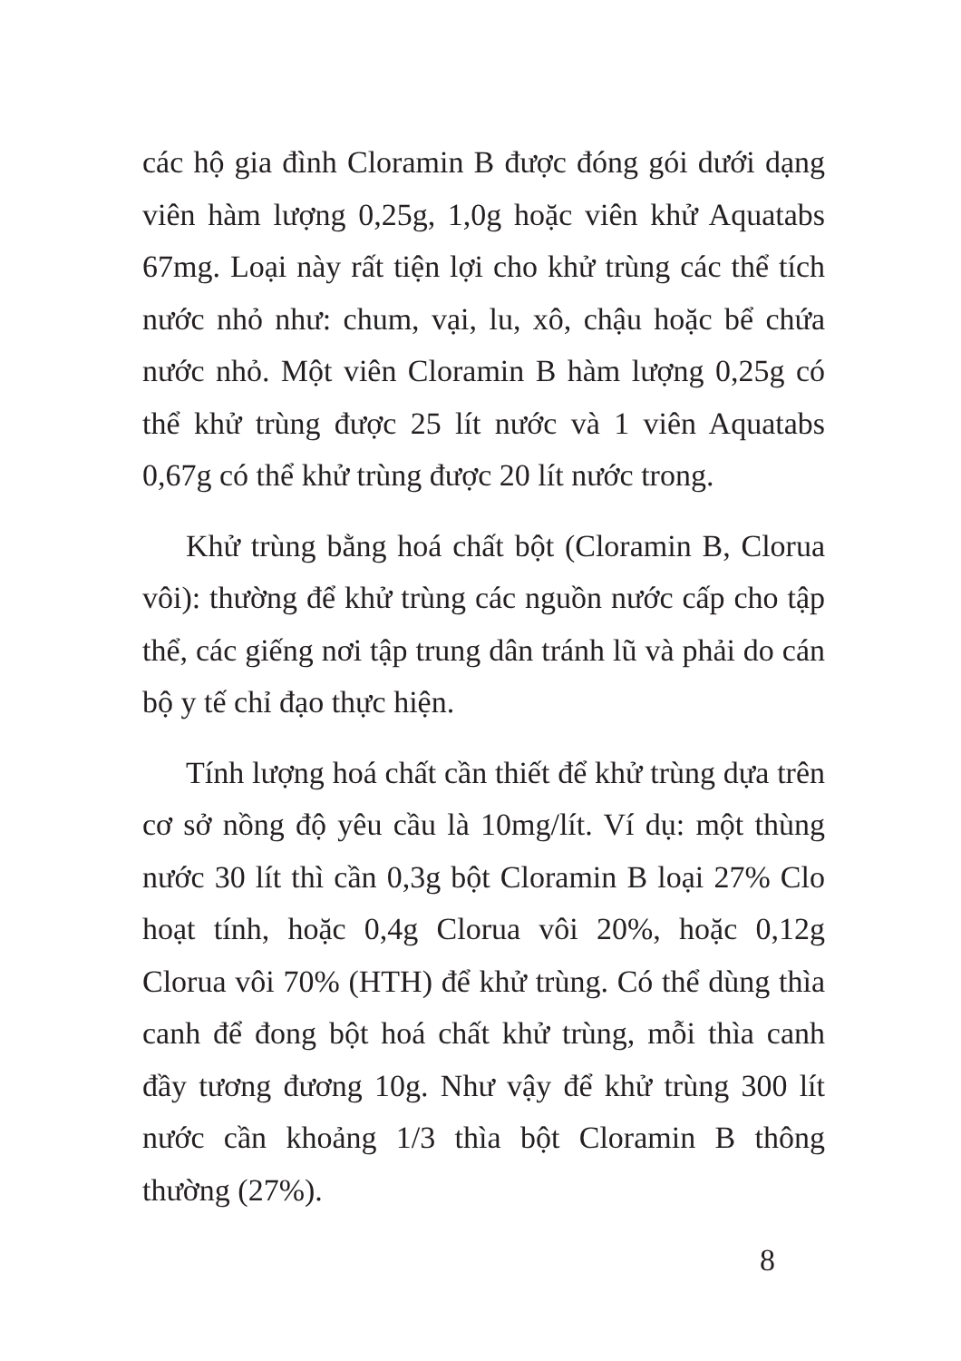các hộ gia đình Cloramin B được đóng gói dưới dạng viên hàm lượng 0,25g, 1,0g hoặc viên khử Aquatabs 67mg. Loại này rất tiện lợi cho khử trùng các thể tích nước nhỏ như: chum, vại, lu, xô, chậu hoặc bể chứa nước nhỏ. Một viên Cloramin B hàm lượng 0,25g có thể khử trùng được 25 lít nước và 1 viên Aquatabs 0,67g có thể khử trùng được 20 lít nước trong.
Khử trùng bằng hoá chất bột (Cloramin B, Clorua vôi): thường để khử trùng các nguồn nước cấp cho tập thể, các giếng nơi tập trung dân tránh lũ và phải do cán bộ y tế chỉ đạo thực hiện.
Tính lượng hoá chất cần thiết để khử trùng dựa trên cơ sở nồng độ yêu cầu là 10mg/lít. Ví dụ: một thùng nước 30 lít thì cần 0,3g bột Cloramin B loại 27% Clo hoạt tính, hoặc 0,4g Clorua vôi 20%, hoặc 0,12g Clorua vôi 70% (HTH) để khử trùng. Có thể dùng thìa canh để đong bột hoá chất khử trùng, mỗi thìa canh đầy tương đương 10g. Như vậy để khử trùng 300 lít nước cần khoảng 1/3 thìa bột Cloramin B thông thường (27%).
8